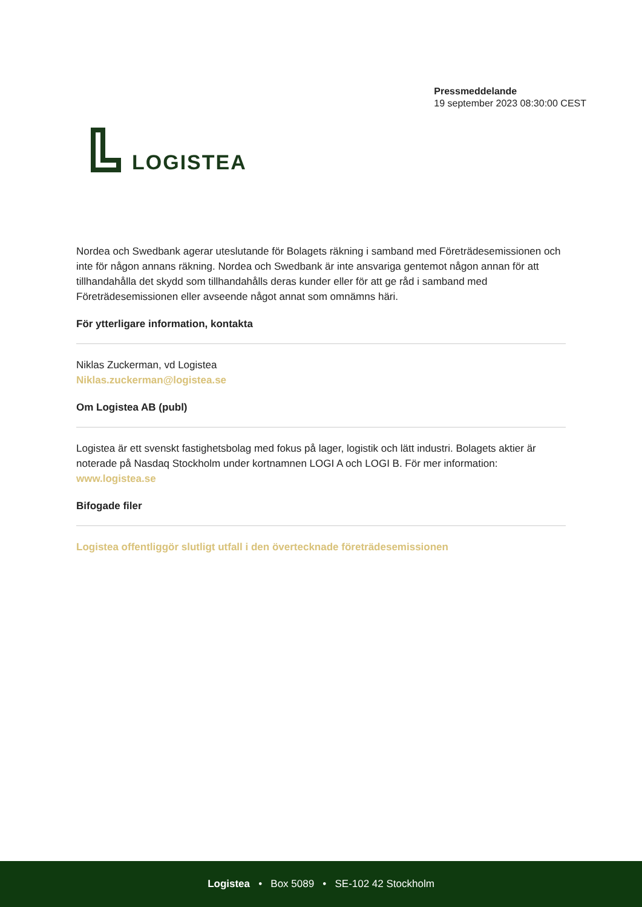LOGISTEA
Pressmeddelande
19 september 2023 08:30:00 CEST
Nordea och Swedbank agerar uteslutande för Bolagets räkning i samband med Företrädesemissionen och inte för någon annans räkning. Nordea och Swedbank är inte ansvariga gentemot någon annan för att tillhandahålla det skydd som tillhandahålls deras kunder eller för att ge råd i samband med Företrädesemissionen eller avseende något annat som omnämns häri.
För ytterligare information, kontakta
Niklas Zuckerman, vd Logistea
Niklas.zuckerman@logistea.se
Om Logistea AB (publ)
Logistea är ett svenskt fastighetsbolag med fokus på lager, logistik och lätt industri. Bolagets aktier är noterade på Nasdaq Stockholm under kortnamnen LOGI A och LOGI B. För mer information: www.logistea.se
Bifogade filer
Logistea offentliggör slutligt utfall i den övertecknade företrädesemissionen
Logistea • Box 5089 • SE-102 42 Stockholm